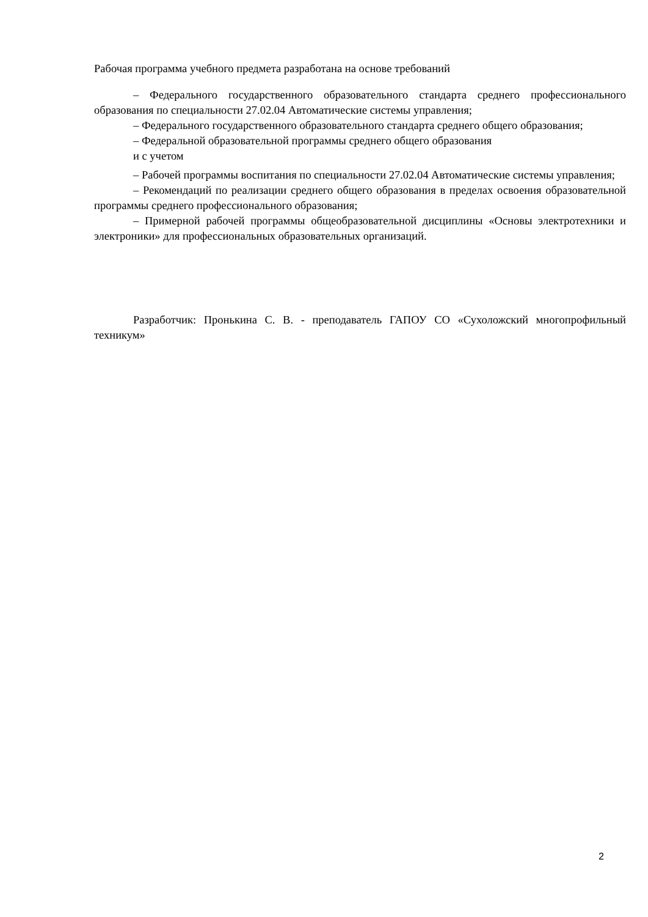Рабочая программа учебного предмета разработана на основе требований
– Федерального государственного образовательного стандарта среднего профессионального образования по специальности 27.02.04 Автоматические системы управления;
– Федерального государственного образовательного стандарта среднего общего образования;
– Федеральной образовательной программы среднего общего образования
и с учетом
– Рабочей программы воспитания по специальности 27.02.04 Автоматические системы управления;
– Рекомендаций по реализации среднего общего образования в пределах освоения образовательной программы среднего профессионального образования;
– Примерной рабочей программы общеобразовательной дисциплины «Основы электротехники и электроники» для профессиональных образовательных организаций.
Разработчик: Пронькина С. В. - преподаватель ГАПОУ СО «Сухоложский многопрофильный техникум»
2